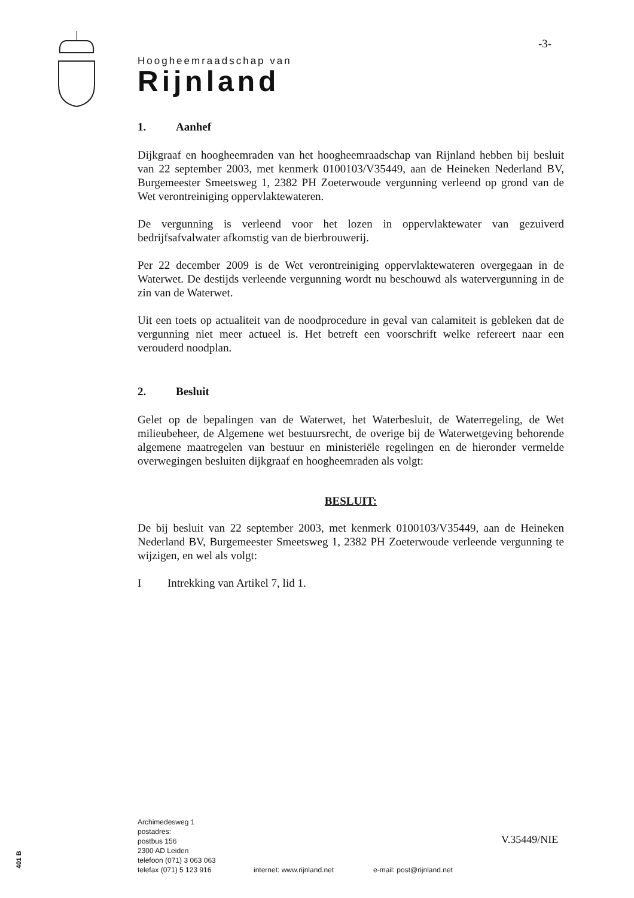-3-
Hoogheemraadschap van
Rijnland
1. Aanhef
Dijkgraaf en hoogheemraden van het hoogheemraadschap van Rijnland hebben bij besluit van 22 september 2003, met kenmerk 0100103/V35449, aan de Heineken Nederland BV, Burgemeester Smeetsweg 1, 2382 PH Zoeterwoude vergunning verleend op grond van de Wet verontreiniging oppervlaktewateren.
De vergunning is verleend voor het lozen in oppervlaktewater van gezuiverd bedrijfsafvalwater afkomstig van de bierbrouwerij.
Per 22 december 2009 is de Wet verontreiniging oppervlaktewateren overgegaan in de Waterwet. De destijds verleende vergunning wordt nu beschouwd als watervergunning in de zin van de Waterwet.
Uit een toets op actualiteit van de noodprocedure in geval van calamiteit is gebleken dat de vergunning niet meer actueel is. Het betreft een voorschrift welke refereert naar een verouderd noodplan.
2. Besluit
Gelet op de bepalingen van de Waterwet, het Waterbesluit, de Waterregeling, de Wet milieubeheer, de Algemene wet bestuursrecht, de overige bij de Waterwetgeving behorende algemene maatregelen van bestuur en ministeriële regelingen en de hieronder vermelde overwegingen besluiten dijkgraaf en hoogheemraden als volgt:
BESLUIT:
De bij besluit van 22 september 2003, met kenmerk 0100103/V35449, aan de Heineken Nederland BV, Burgemeester Smeetsweg 1, 2382 PH Zoeterwoude verleende vergunning te wijzigen, en wel als volgt:
I Intrekking van Artikel 7, lid 1.
Archimedesweg 1
postadres:
postbus 156
2300 AD Leiden
telefoon (071) 3 063 063
telefax (071) 5 123 916
internet: www.rijnland.net e-mail: post@rijnland.net
V.35449/NIE
401 B